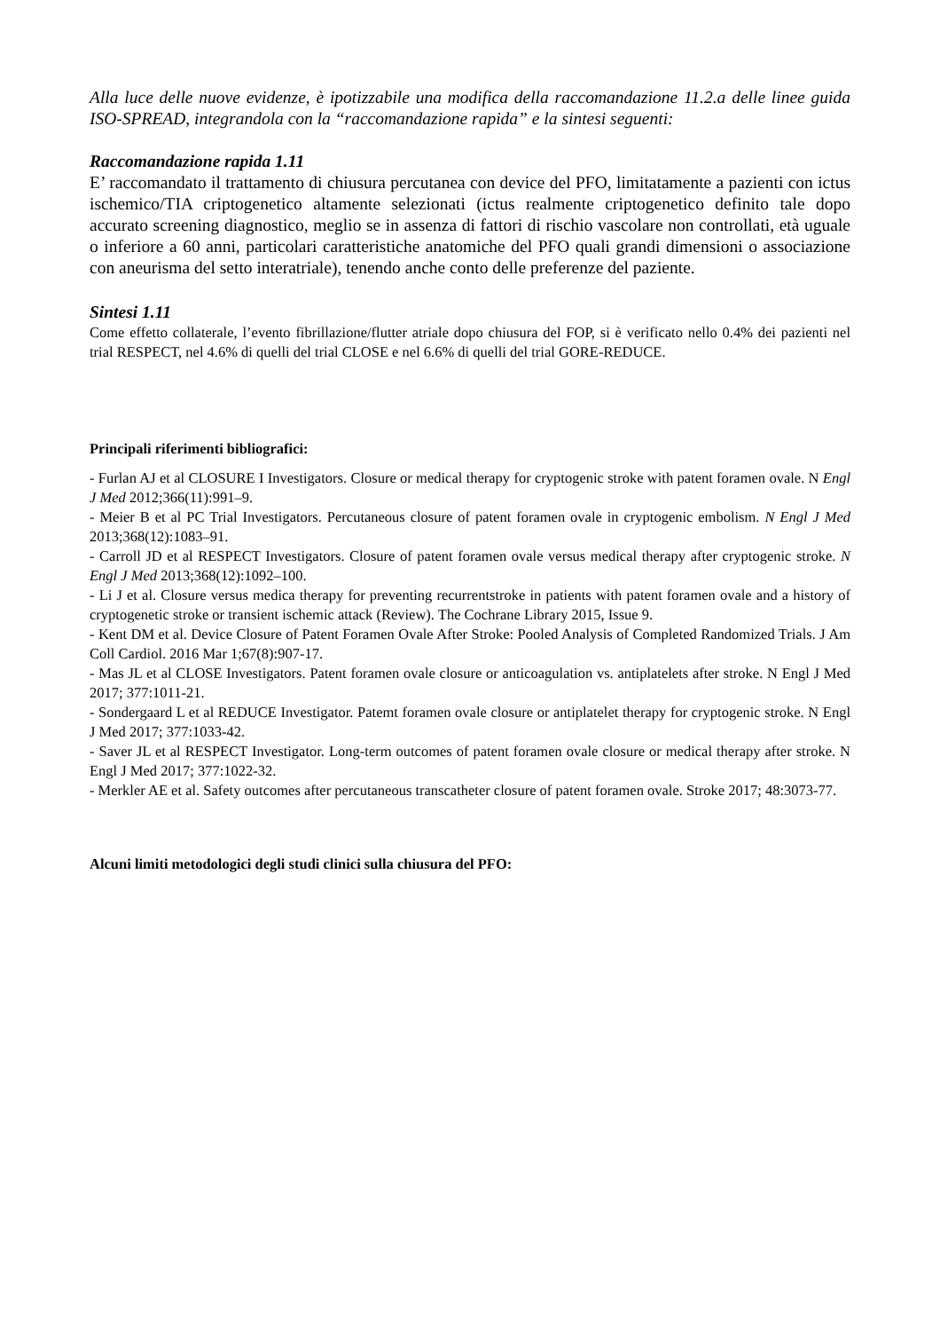Alla luce delle nuove evidenze, è ipotizzabile una modifica della raccomandazione 11.2.a delle linee guida ISO-SPREAD, integrandola con la “raccomandazione rapida” e la sintesi seguenti:
Raccomandazione rapida 1.11
E’ raccomandato il trattamento di chiusura percutanea con device del PFO, limitatamente a pazienti con ictus ischemico/TIA criptogenetico altamente selezionati (ictus realmente criptogenetico definito tale dopo accurato screening diagnostico, meglio se in assenza di fattori di rischio vascolare non controllati, età uguale o inferiore a 60 anni, particolari caratteristiche anatomiche del PFO quali grandi dimensioni o associazione con aneurisma del setto interatriale), tenendo anche conto delle preferenze del paziente.
Sintesi 1.11
Come effetto collaterale, l’evento fibrillazione/flutter atriale dopo chiusura del FOP, si è verificato nello 0.4% dei pazienti nel trial RESPECT, nel 4.6% di quelli del trial CLOSE e nel 6.6% di quelli del trial GORE-REDUCE.
Principali riferimenti bibliografici:
- Furlan AJ et al CLOSURE I Investigators. Closure or medical therapy for cryptogenic stroke with patent foramen ovale. N Engl J Med 2012;366(11):991–9.
- Meier B et al PC Trial Investigators. Percutaneous closure of patent foramen ovale in cryptogenic embolism. N Engl J Med 2013;368(12):1083–91.
- Carroll JD et al RESPECT Investigators. Closure of patent foramen ovale versus medical therapy after cryptogenic stroke. N Engl J Med 2013;368(12):1092–100.
- Li J et al. Closure versus medica therapy for preventing recurrentstroke in patients with patent foramen ovale and a history of cryptogenetic stroke or transient ischemic attack (Review). The Cochrane Library 2015, Issue 9.
- Kent DM et al. Device Closure of Patent Foramen Ovale After Stroke: Pooled Analysis of Completed Randomized Trials. J Am Coll Cardiol. 2016 Mar 1;67(8):907-17.
- Mas JL et al CLOSE Investigators. Patent foramen ovale closure or anticoagulation vs. antiplatelets after stroke. N Engl J Med 2017; 377:1011-21.
- Sondergaard L et al REDUCE Investigator. Patemt foramen ovale closure or antiplatelet therapy for cryptogenic stroke. N Engl J Med 2017; 377:1033-42.
- Saver JL et al RESPECT Investigator. Long-term outcomes of patent foramen ovale closure or medical therapy after stroke. N Engl J Med 2017; 377:1022-32.
- Merkler AE et al. Safety outcomes after percutaneous transcatheter closure of patent foramen ovale. Stroke 2017; 48:3073-77.
Alcuni limiti metodologici degli studi clinici sulla chiusura del PFO: